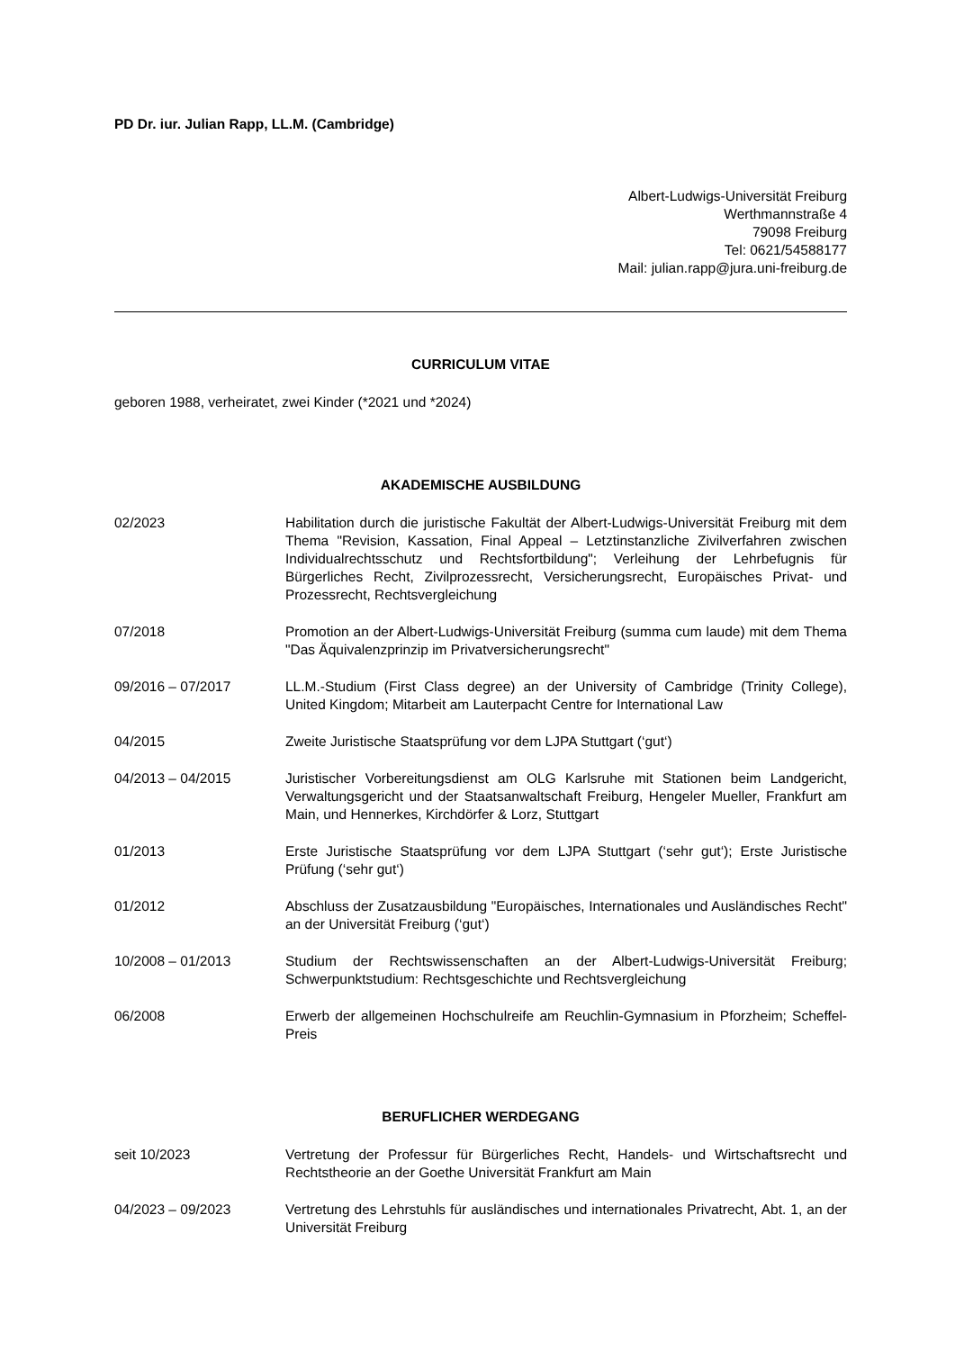PD Dr. iur. Julian Rapp, LL.M. (Cambridge)
Albert-Ludwigs-Universität Freiburg
Werthmannstraße 4
79098 Freiburg
Tel: 0621/54588177
Mail: julian.rapp@jura.uni-freiburg.de
CURRICULUM VITAE
geboren 1988, verheiratet, zwei Kinder (*2021 und *2024)
AKADEMISCHE AUSBILDUNG
02/2023 Habilitation durch die juristische Fakultät der Albert-Ludwigs-Universität Freiburg mit dem Thema "Revision, Kassation, Final Appeal – Letztinstanzliche Zivilverfahren zwischen Individualrechtsschutz und Rechtsfortbildung"; Verleihung der Lehrbefugnis für Bürgerliches Recht, Zivilprozessrecht, Versicherungsrecht, Europäisches Privat- und Prozessrecht, Rechtsvergleichung
07/2018 Promotion an der Albert-Ludwigs-Universität Freiburg (summa cum laude) mit dem Thema "Das Äquivalenzprinzip im Privatversicherungsrecht"
09/2016 – 07/2017 LL.M.-Studium (First Class degree) an der University of Cambridge (Trinity College), United Kingdom; Mitarbeit am Lauterpacht Centre for International Law
04/2015 Zweite Juristische Staatsprüfung vor dem LJPA Stuttgart (‘gut‘)
04/2013 – 04/2015 Juristischer Vorbereitungsdienst am OLG Karlsruhe mit Stationen beim Landgericht, Verwaltungsgericht und der Staatsanwaltschaft Freiburg, Hengeler Mueller, Frankfurt am Main, und Hennerkes, Kirchdörfer & Lorz, Stuttgart
01/2013 Erste Juristische Staatsprüfung vor dem LJPA Stuttgart (‘sehr gut‘); Erste Juristische Prüfung (‘sehr gut‘)
01/2012 Abschluss der Zusatzausbildung "Europäisches, Internationales und Ausländisches Recht" an der Universität Freiburg (‘gut‘)
10/2008 – 01/2013 Studium der Rechtswissenschaften an der Albert-Ludwigs-Universität Freiburg; Schwerpunktstudium: Rechtsgeschichte und Rechtsvergleichung
06/2008 Erwerb der allgemeinen Hochschulreife am Reuchlin-Gymnasium in Pforzheim; Scheffel-Preis
BERUFLICHER WERDEGANG
seit 10/2023 Vertretung der Professur für Bürgerliches Recht, Handels- und Wirtschaftsrecht und Rechtstheorie an der Goethe Universität Frankfurt am Main
04/2023 – 09/2023 Vertretung des Lehrstuhls für ausländisches und internationales Privatrecht, Abt. 1, an der Universität Freiburg